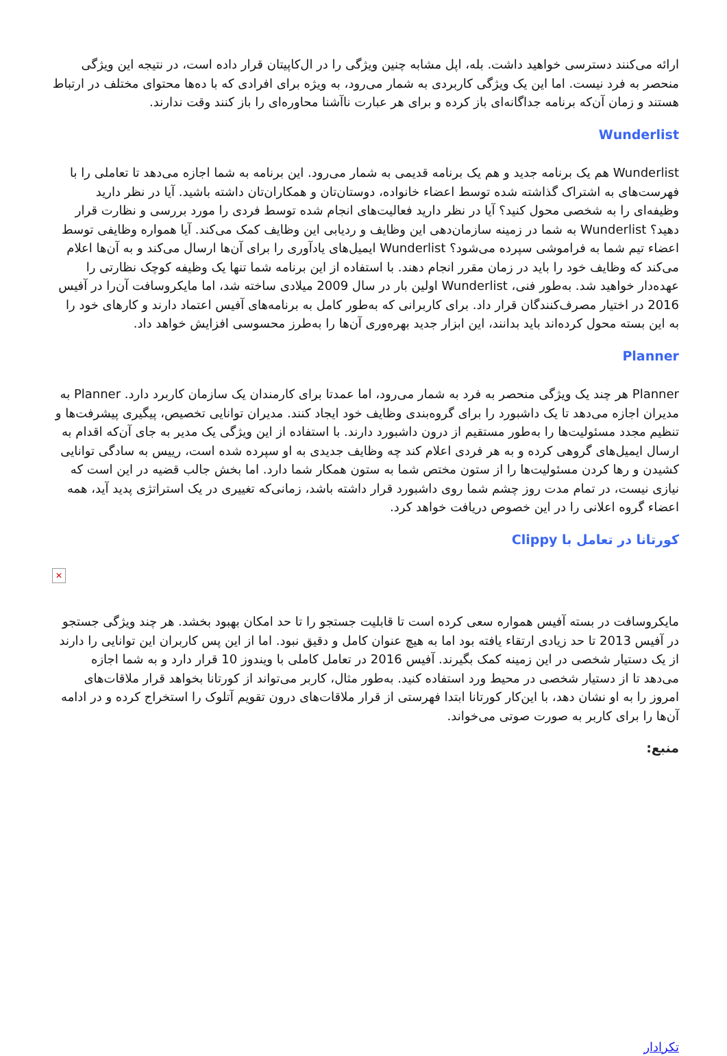ارائه می‌کنند دسترسی خواهید داشت. بله، اپل مشابه چنین ویژگی را در ال‌کاپیتان قرار داده است، در نتیجه این ویژگی منحصر به فرد نیست. اما این یک ویژگی کاربردی به شمار می‌رود، به ویژه برای افرادی که با ده‌ها محتوای مختلف در ارتباط هستند و زمان آن‌که برنامه جداگانه‌ای باز کرده و برای هر عبارت ناآشنا محاوره‌ای را باز کنند وقت ندارند.
Wunderlist
Wunderlist هم یک برنامه جدید و هم یک برنامه قدیمی به شمار می‌رود. این برنامه به شما اجازه می‌دهد تا تعاملی را با فهرست‌های به اشتراک گذاشته شده توسط اعضاء خانواده، دوستان‌تان و همکاران‌تان داشته باشید. آیا در نظر دارید وظیفه‌ای را به شخصی محول کنید؟ آیا در نظر دارید فعالیت‌های انجام شده توسط فردی را مورد بررسی و نظارت قرار دهید؟ Wunderlist به شما در زمینه سازمان‌دهی این وظایف و ردیابی این وظایف کمک می‌کند. آیا همواره وظایفی توسط اعضاء تیم شما به فراموشی سپرده می‌شود؟ Wunderlist ایمیل‌های یادآوری را برای آن‌ها ارسال می‌کند و به آن‌ها اعلام می‌کند که وظایف خود را باید در زمان مقرر انجام دهند. با استفاده از این برنامه شما تنها یک وظیفه کوچک نظارتی را عهده‌دار خواهید شد. به‌طور فنی، Wunderlist اولین بار در سال 2009 میلادی ساخته شد، اما مایکروسافت آن‌را در آفیس 2016 در اختیار مصرف‌کنندگان قرار داد. برای کاربرانی که به‌طور کامل به برنامه‌های آفیس اعتماد دارند و کارهای خود را به این بسته محول کرده‌اند باید بدانند، این ابزار جدید بهره‌وری آن‌ها را به‌طرز محسوسی افزایش خواهد داد.
Planner
Planner هر چند یک ویژگی منحصر به فرد به شمار می‌رود، اما عمدتا برای کارمندان یک سازمان کاربرد دارد. Planner به مدیران اجازه می‌دهد تا یک داشبورد را برای گروه‌بندی وظایف خود ایجاد کنند. مدیران توانایی تخصیص، پیگیری پیشرفت‌ها و تنظیم مجدد مسئولیت‌ها را به‌طور مستقیم از درون داشبورد دارند. با استفاده از این ویژگی یک مدیر به جای آن‌که اقدام به ارسال ایمیل‌های گروهی کرده و به هر فردی اعلام کند چه وظایف جدیدی به او سپرده شده است، رییس به سادگی توانایی کشیدن و رها کردن مسئولیت‌ها را از ستون مختص شما به ستون همکار شما دارد. اما بخش جالب قضیه در این است که نیازی نیست، در تمام مدت روز چشم شما روی داشبورد قرار داشته باشد، زمانی‌که تغییری در یک استراتژی پدید آید، همه اعضاء گروه اعلانی را در این خصوص دریافت خواهد کرد.
کورتانا در تعامل با Clippy
✕
مایکروسافت در بسته آفیس همواره سعی کرده است تا قابلیت جستجو را تا حد امکان بهبود بخشد. هر چند ویژگی جستجو در آفیس 2013 تا حد زیادی ارتقاء یافته بود اما به هیچ عنوان کامل و دقیق نبود. اما از این پس کاربران این توانایی را دارند از یک دستیار شخصی در این زمینه کمک بگیرند. آفیس 2016 در تعامل کاملی با ویندوز 10 قرار دارد و به شما اجازه می‌دهد تا از دستیار شخصی در محیط ورد استفاده کنید. به‌طور مثال، کاربر می‌تواند از کورتانا بخواهد قرار ملاقات‌های امروز را به او نشان دهد، با این‌کار کورتانا ابتدا فهرستی از قرار ملاقات‌های درون تقویم آتلوک را استخراج کرده و در ادامه آن‌ها را برای کاربر به صورت صوتی می‌خواند.
منبع:
تکرادار